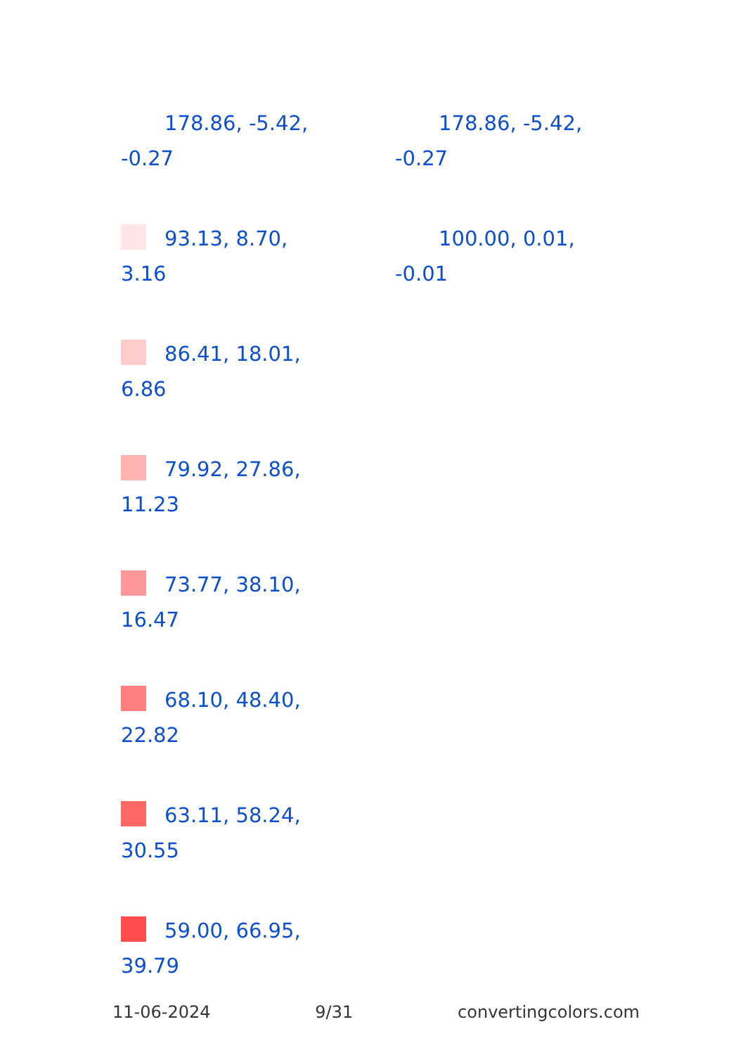178.86, -5.42, -0.27
93.13, 8.70, 3.16
86.41, 18.01, 6.86
79.92, 27.86, 11.23
73.77, 38.10, 16.47
68.10, 48.40, 22.82
63.11, 58.24, 30.55
59.00, 66.95, 39.79
178.86, -5.42, -0.27
100.00, 0.01, -0.01
11-06-2024 9/31 convertingcolors.com